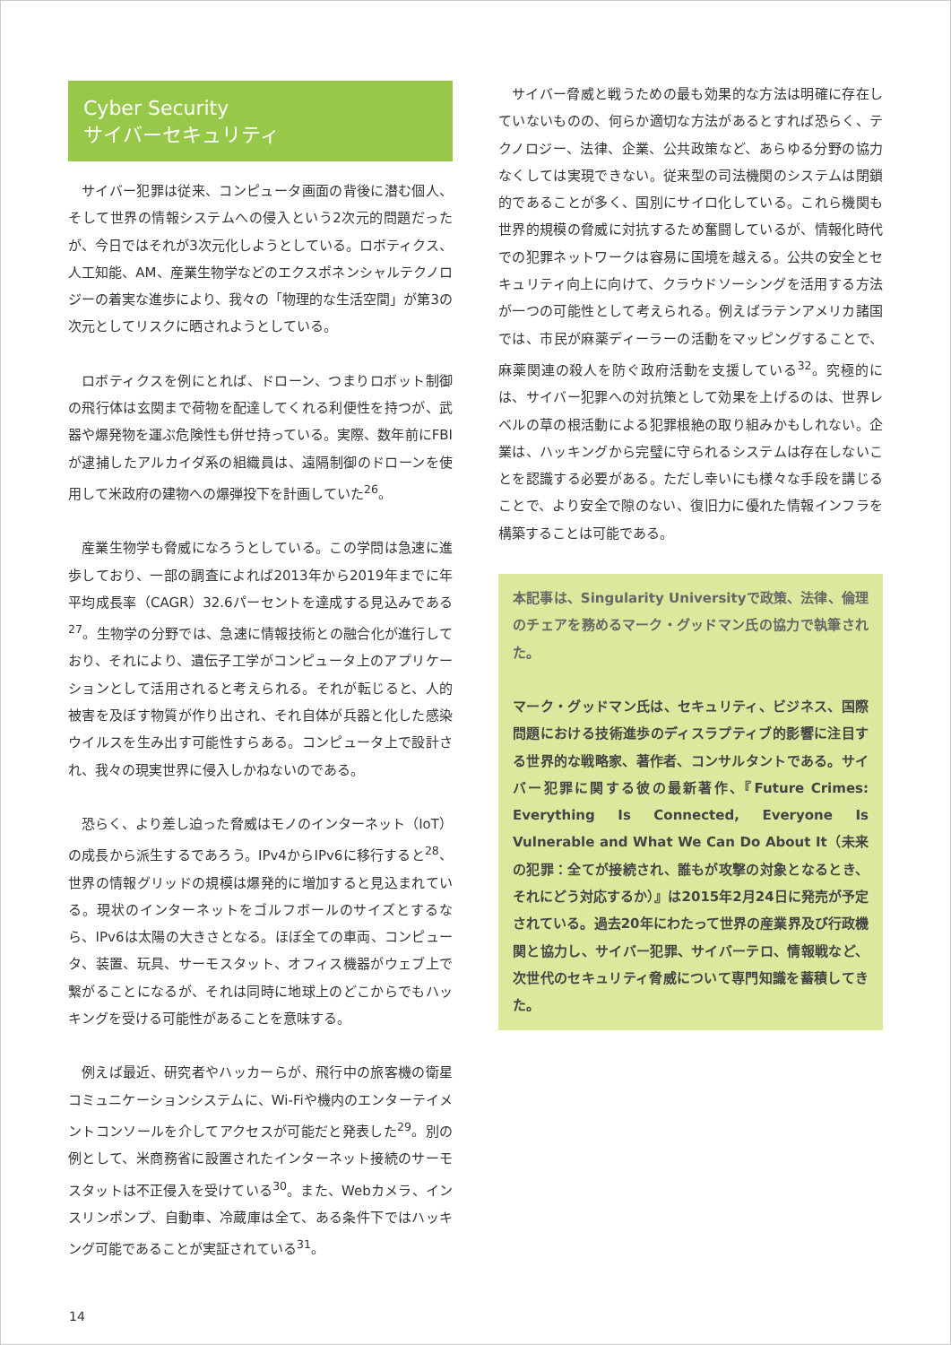Cyber Security
サイバーセキュリティ
サイバー犯罪は従来、コンピュータ画面の背後に潜む個人、そして世界の情報システムへの侵入という2次元的問題だったが、今日ではそれが3次元化しようとしている。ロボティクス、人工知能、AM、産業生物学などのエクスポネンシャルテクノロジーの着実な進歩により、我々の「物理的な生活空間」が第3の次元としてリスクに晒されようとしている。
ロボティクスを例にとれば、ドローン、つまりロボット制御の飛行体は玄関まで荷物を配達してくれる利便性を持つが、武器や爆発物を運ぶ危険性も併せ持っている。実際、数年前にFBIが逮捕したアルカイダ系の組織員は、遠隔制御のドローンを使用して米政府の建物への爆弾投下を計画していた<sup>26</sup>。
産業生物学も脅威になろうとしている。この学問は急速に進歩しており、一部の調査によれば2013年から2019年までに年平均成長率（CAGR）32.6パーセントを達成する見込みである<sup>27</sup>。生物学の分野では、急速に情報技術との融合化が進行しており、それにより、遺伝子工学がコンピュータ上のアプリケーションとして活用されると考えられる。それが転じると、人的被害を及ぼす物質が作り出され、それ自体が兵器と化した感染ウイルスを生み出す可能性すらある。コンピュータ上で設計され、我々の現実世界に侵入しかねないのである。
恐らく、より差し迫った脅威はモノのインターネット（IoT）の成長から派生するであろう。IPv4からIPv6に移行すると<sup>28</sup>、世界の情報グリッドの規模は爆発的に増加すると見込まれている。現状のインターネットをゴルフボールのサイズとするなら、IPv6は太陽の大きさとなる。ほぼ全ての車両、コンピュータ、装置、玩具、サーモスタット、オフィス機器がウェブ上で繋がることになるが、それは同時に地球上のどこからでもハッキングを受ける可能性があることを意味する。
例えば最近、研究者やハッカーらが、飛行中の旅客機の衛星コミュニケーションシステムに、Wi-Fiや機内のエンターテイメントコンソールを介してアクセスが可能だと発表した<sup>29</sup>。別の例として、米商務省に設置されたインターネット接続のサーモスタットは不正侵入を受けている<sup>30</sup>。また、Webカメラ、インスリンポンプ、自動車、冷蔵庫は全て、ある条件下ではハッキング可能であることが実証されている<sup>31</sup>。
サイバー脅威と戦うための最も効果的な方法は明確に存在していないものの、何らか適切な方法があるとすれば恐らく、テクノロジー、法律、企業、公共政策など、あらゆる分野の協力なくしては実現できない。従来型の司法機関のシステムは閉鎖的であることが多く、国別にサイロ化している。これら機関も世界的規模の脅威に対抗するため奮闘しているが、情報化時代での犯罪ネットワークは容易に国境を越える。公共の安全とセキュリティ向上に向けて、クラウドソーシングを活用する方法が一つの可能性として考えられる。例えばラテンアメリカ諸国では、市民が麻薬ディーラーの活動をマッピングすることで、麻薬関連の殺人を防ぐ政府活動を支援している<sup>32</sup>。究極的には、サイバー犯罪への対抗策として効果を上げるのは、世界レベルの草の根活動による犯罪根絶の取り組みかもしれない。企業は、ハッキングから完璧に守られるシステムは存在しないことを認識する必要がある。ただし幸いにも様々な手段を講じることで、より安全で隙のない、復旧力に優れた情報インフラを構築することは可能である。
本記事は、Singularity Universityで政策、法律、倫理のチェアを務めるマーク・グッドマン氏の協力で執筆された。
マーク・グッドマン氏は、セキュリティ、ビジネス、国際問題における技術進歩のディスラプティブ的影響に注目する世界的な戦略家、著作者、コンサルタントである。サイバー犯罪に関する彼の最新著作、『Future Crimes: Everything Is Connected, Everyone Is Vulnerable and What We Can Do About It（未来の犯罪：全てが接続され、誰もが攻撃の対象となるとき、それにどう対応するか）』は2015年2月24日に発売が予定されている。過去20年にわたって世界の産業界及び行政機関と協力し、サイバー犯罪、サイバーテロ、情報戦など、次世代のセキュリティ脅威について専門知識を蓄積してきた。
14